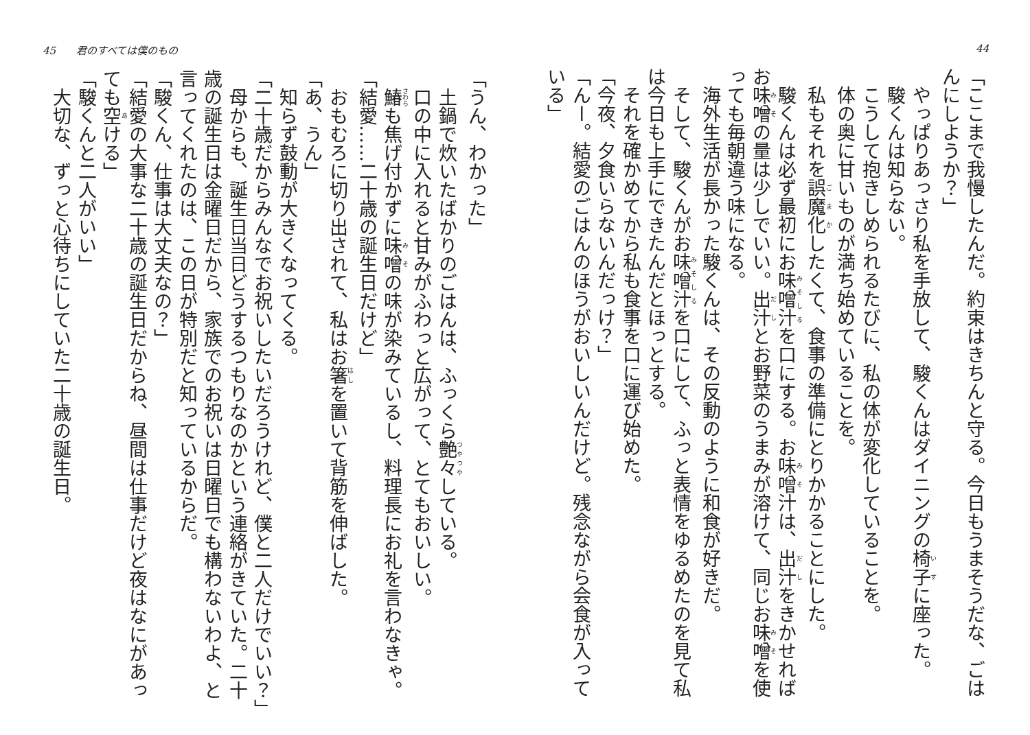44
「ここまで我慢したんだ。約束はきちんと守る。今日もうまそうだな、ごはんにしようか？」
　やっぱりあっさり私を手放して、駿くんはダイニングの椅子に座った。
　駿くんは知らない。
　こうして抱きしめられるたびに、私の体が変化していることを。
　体の奥に甘いものが満ち始めていることを。
　私もそれを誤魔化したくて、食事の準備にとりかかることにした。
　駿くんは必ず最初にお味噌汁を口にする。お味噌汁は、出汁をきかせればお味噌の量は少しでいい。出汁とお野菜のうまみが溶けて、同じお味噌を使っても毎朝違う味になる。
　海外生活が長かった駿くんは、その反動のように和食が好きだ。
　そして、駿くんがお味噌汁を口にして、ふっと表情をゆるめたのを見て私は今日も上手にできたんだとほっとする。
　それを確かめてから私も食事を口に運び始めた。
「今夜、夕食いらないんだっけ？」
「んー。結愛のごはんのほうがおいしいんだけど。残念ながら会食が入っている」
45　　君のすべては僕のもの
「うん、わかった」
　土鍋で炊いたばかりのごはんは、ふっくら艶々している。
　口の中に入れると甘みがふわっと広がって、とてもおいしい。
　鰆も焦げ付かずに味噌の味が染みているし、料理長にお礼を言わなきゃ。
「結愛……二十歳の誕生日だけど」
　おもむろに切り出されて、私はお箸を置いて背筋を伸ばした。
「あ、うん」
　知らず鼓動が大きくなってくる。
「二十歳だからみんなでお祝いしたいだろうけれど、僕と二人だけでいい？」
　母からも、誕生日当日どうするつもりなのかという連絡がきていた。二十歳の誕生日は金曜日だから、家族でのお祝いは日曜日でも構わないわよ、と言ってくれたのは、この日が特別だと知っているからだ。
「駿くん、仕事は大丈夫なの？」
「結愛の大事な二十歳の誕生日だからね、昼間は仕事だけど夜はなにがあっても空ける」
「駿くんと二人がいい」
　大切な、ずっと心待ちにしていた二十歳の誕生日。